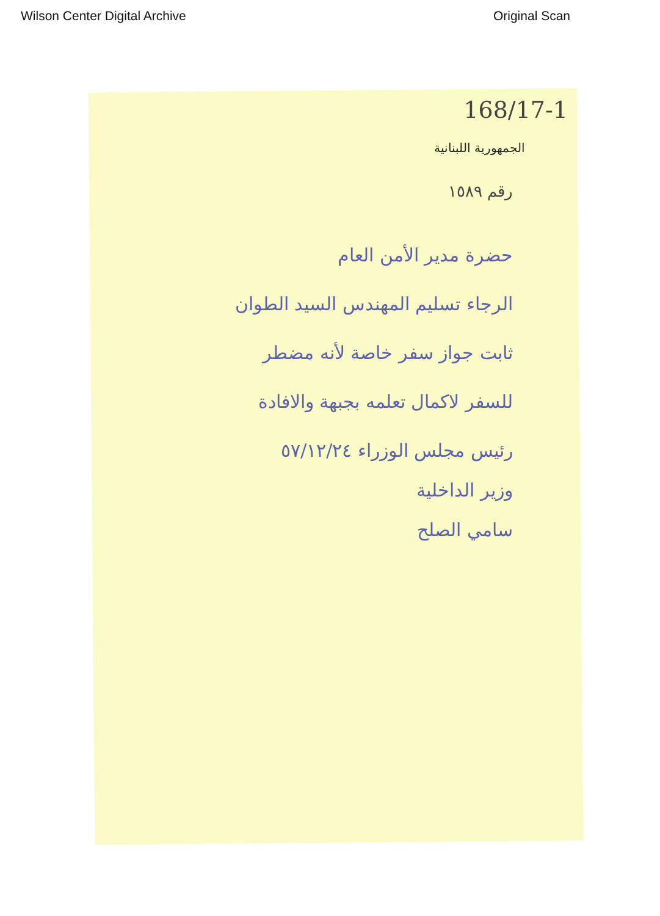Wilson Center Digital Archive Original Scan
168/17-1
الجمهورية اللبنانية
رقم ١٥٨٩
حضرة مدير الأمن العام
الرجاء تسليم المهندس السيد الطوان
ثابت جواز سفر خاصة لأنه مضطر
للسفر لاكمال تعلمه بجبهة والافادة
رئيس مجلس الوزراء ٥٧/١٢/٢٤
وزير الداخلية
سامي الصلح